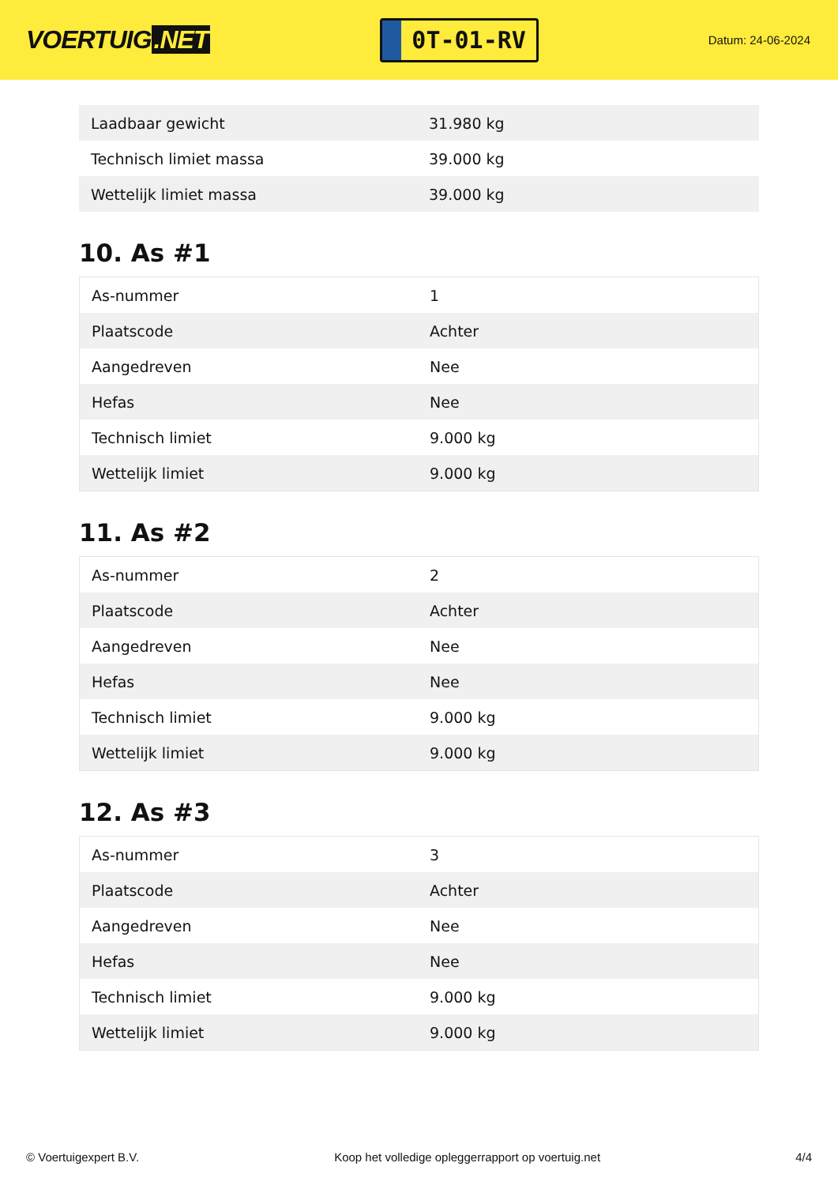VOERTUIG.NET
0T-01-RV
Datum: 24-06-2024
| Laadbaar gewicht | 31.980 kg |
| Technisch limiet massa | 39.000 kg |
| Wettelijk limiet massa | 39.000 kg |
10. As #1
| As-nummer | 1 |
| Plaatscode | Achter |
| Aangedreven | Nee |
| Hefas | Nee |
| Technisch limiet | 9.000 kg |
| Wettelijk limiet | 9.000 kg |
11. As #2
| As-nummer | 2 |
| Plaatscode | Achter |
| Aangedreven | Nee |
| Hefas | Nee |
| Technisch limiet | 9.000 kg |
| Wettelijk limiet | 9.000 kg |
12. As #3
| As-nummer | 3 |
| Plaatscode | Achter |
| Aangedreven | Nee |
| Hefas | Nee |
| Technisch limiet | 9.000 kg |
| Wettelijk limiet | 9.000 kg |
© Voertuigexpert B.V. Koop het volledige opleggerrapport op voertuig.net 4/4